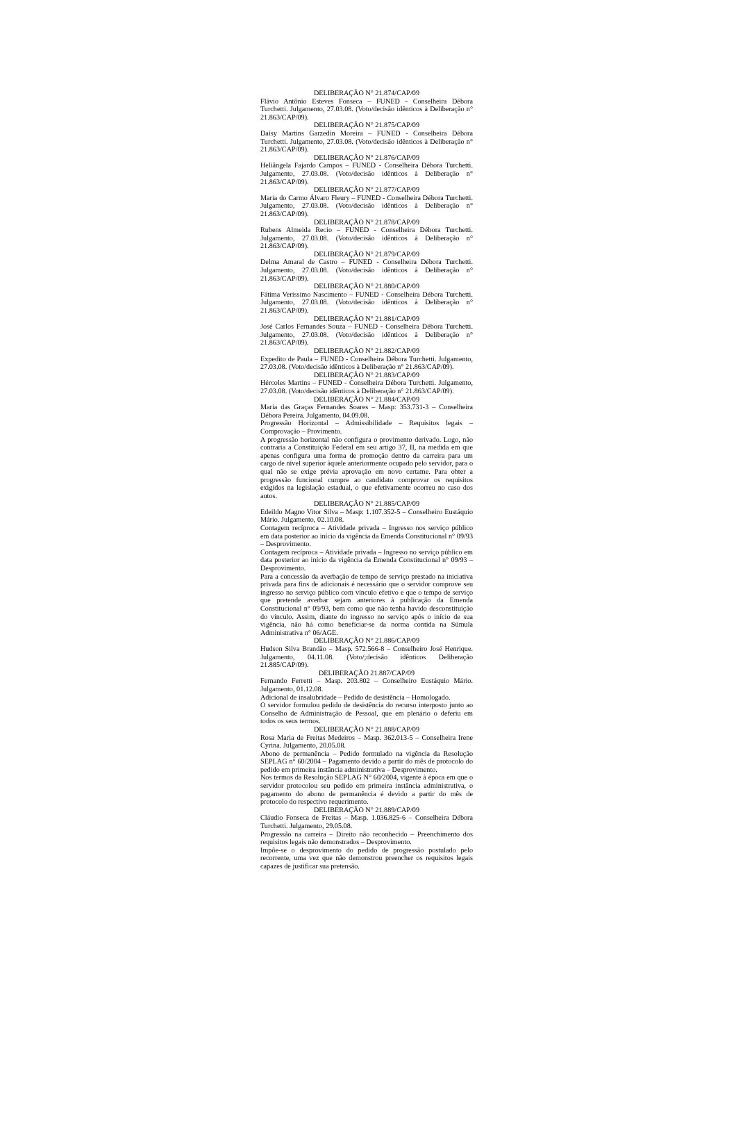DELIBERAÇÃO N° 21.874/CAP/09
Flávio Antônio Esteves Fonseca – FUNED - Conselheira Débora Turchetti. Julgamento, 27.03.08. (Voto/decisão idênticos à Deliberação n° 21.863/CAP/09).
DELIBERAÇÃO N° 21.875/CAP/09
Daisy Martins Garzedin Moreira – FUNED - Conselheira Débora Turchetti. Julgamento, 27.03.08. (Voto/decisão idênticos à Deliberação n° 21.863/CAP/09).
DELIBERAÇÃO N° 21.876/CAP/09
Heliângela Fajardo Campos – FUNED - Conselheira Débora Turchetti. Julgamento, 27.03.08. (Voto/decisão idênticos à Deliberação n° 21.863/CAP/09).
DELIBERAÇÃO N° 21.877/CAP/09
Maria do Carmo Álvaro Fleury – FUNED - Conselheira Débora Turchetti. Julgamento, 27.03.08. (Voto/decisão idênticos à Deliberação n° 21.863/CAP/09).
DELIBERAÇÃO N° 21.878/CAP/09
Rubens Almeida Recio – FUNED - Conselheira Débora Turchetti. Julgamento, 27.03.08. (Voto/decisão idênticos à Deliberação n° 21.863/CAP/09).
DELIBERAÇÃO N° 21.879/CAP/09
Delma Amaral de Castro – FUNED - Conselheira Débora Turchetti. Julgamento, 27.03.08. (Voto/decisão idênticos à Deliberação n° 21.863/CAP/09).
DELIBERAÇÃO N° 21.880/CAP/09
Fátima Veríssimo Nascimento – FUNED - Conselheira Débora Turchetti. Julgamento, 27.03.08. (Voto/decisão idênticos à Deliberação n° 21.863/CAP/09).
DELIBERAÇÃO N° 21.881/CAP/09
José Carlos Fernandes Souza – FUNED - Conselheira Débora Turchetti. Julgamento, 27.03.08. (Voto/decisão idênticos à Deliberação n° 21.863/CAP/09).
DELIBERAÇÃO N° 21.882/CAP/09
Expedito de Paula – FUNED - Conselheira Débora Turchetti. Julgamento, 27.03.08. (Voto/decisão idênticos à Deliberação n° 21.863/CAP/09).
DELIBERAÇÃO N° 21.883/CAP/09
Hércoles Martins – FUNED - Conselheira Débora Turchetti. Julgamento, 27.03.08. (Voto/decisão idênticos à Deliberação n° 21.863/CAP/09).
DELIBERAÇÃO N° 21.884/CAP/09
Maria das Graças Fernandes Soares – Masp: 353.731-3 – Conselheira Débora Pereira. Julgamento, 04.09.08.
Progressão Horizontal – Admissibilidade – Requisitos legais – Comprovação – Provimento.
A progressão horizontal não configura o provimento derivado. Logo, não contraria a Constituição Federal em seu artigo 37, II, na medida em que apenas configura uma forma de promoção dentro da carreira para um cargo de nível superior àquele anteriormente ocupado pelo servidor, para o qual não se exige prévia aprovação em novo certame. Para obter a progressão funcional cumpre ao candidato comprovar os requisitos exigidos na legislação estadual, o que efetivamente ocorreu no caso dos autos.
DELIBERAÇÃO N° 21.885/CAP/09
Edeildo Magno Vitor Silva – Masp: 1.107.352-5 – Conselheiro Eustáquio Mário. Julgamento, 02.10.08.
Contagem recíproca – Atividade privada – Ingresso nos serviço público em data posterior ao início da vigência da Emenda Constitucional n° 09/93 – Desprovimento.
Contagem recíproca – Atividade privada – Ingresso no serviço público em data posterior ao início da vigência da Emenda Constitucional n° 09/93 – Desprovimento.
Para a concessão da averbação de tempo de serviço prestado na iniciativa privada para fins de adicionais é necessário que o servidor comprove seu ingresso no serviço público com vínculo efetivo e que o tempo de serviço que pretende averbar sejam anteriores à publicação da Emenda Constitucional n° 09/93, bem como que não tenha havido desconstituição do vínculo. Assim, diante do ingresso no serviço após o início de sua vigência, não há como beneficiar-se da norma contida na Súmula Administrativa n° 06/AGE.
DELIBERAÇÃO N° 21.886/CAP/09
Hudson Silva Brandão – Masp. 572.566-8 – Conselheiro José Henrique. Julgamento, 04.11.08. (Voto/;decisão idênticos Deliberação 21.885/CAP/09).
DELIBERAÇÃO 21.887/CAP/09
Fernando Ferretti – Masp. 203.802 – Conselheiro Eustáquio Mário. Julgamento, 01.12.08.
Adicional de insalubridade – Pedido de desistência – Homologado.
O servidor formulou pedido de desistência do recurso interposto junto ao Conselho de Administração de Pessoal, que em plenário o deferiu em todos os seus termos.
DELIBERAÇÃO N° 21.888/CAP/09
Rosa Maria de Freitas Medeiros – Masp. 362.013-5 – Conselheira Irene Cyrina. Julgamento, 20.05.08.
Abono de permanência – Pedido formulado na vigência da Resolução SEPLAG n° 60/2004 – Pagamento devido a partir do mês de protocolo do pedido em primeira instância administrativa – Desprovimento.
Nos termos da Resolução SEPLAG N° 60/2004, vigente à época em que o servidor protocolou seu pedido em primeira instância administrativa, o pagamento do abono de permanência é devido a partir do mês de protocolo do respectivo requerimento.
DELIBERAÇÃO N° 21.889/CAP/09
Cláudio Fonseca de Freitas – Masp. 1.036.825-6 – Conselheira Débora Turchetti. Julgamento, 29.05.08.
Progressão na carreira – Direito não reconhecido – Preenchimento dos requisitos legais não demonstrados – Desprovimento.
Impõe-se o desprovimento do pedido de progressão postulado pelo recorrente, uma vez que não demonstrou preencher os requisitos legais capazes de justificar sua pretensão.